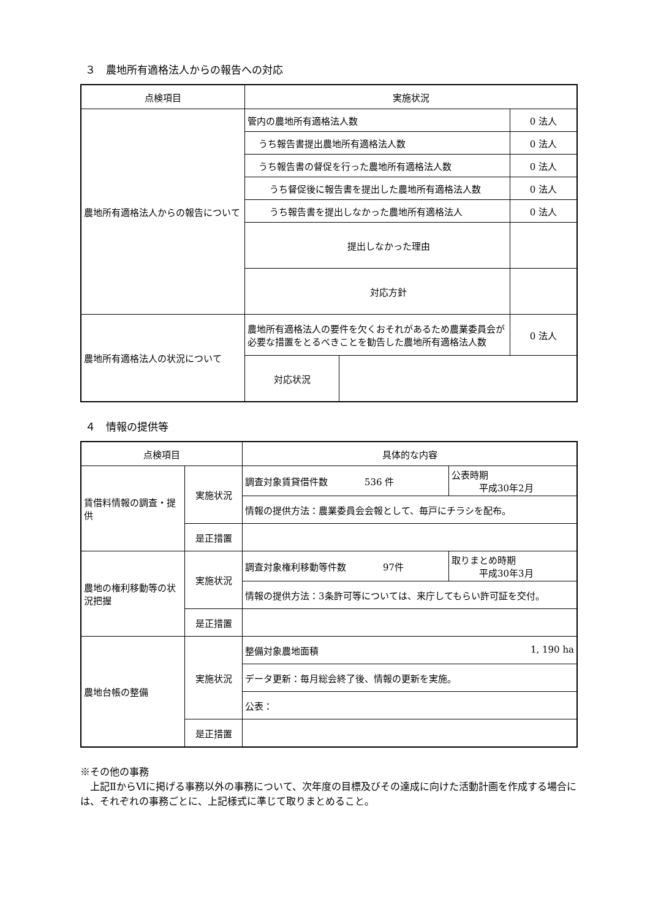３　農地所有適格法人からの報告への対応
| 点検項目 | 実施状況 | | | |
| --- | --- | --- | --- | --- |
| 農地所有適格法人からの報告について | 管内の農地所有適格法人数 | | | 0 法人 |
| | うち報告書提出農地所有適格法人数 | | | 0 法人 |
| | うち報告書の督促を行った農地所有適格法人数 | | | 0 法人 |
| | うち督促後に報告書を提出した農地所有適格法人数 | | | 0 法人 |
| | うち報告書を提出しなかった農地所有適格法人 | | | 0 法人 |
| | 提出しなかった理由 | | | |
| | 対応方針 | | | |
| 農地所有適格法人の状況について | 農地所有適格法人の要件を欠くおそれがあるため農業委員会が必要な措置をとるべきことを勧告した農地所有適格法人数 | | | 0 法人 |
| | 対応状況 | | | |
４　情報の提供等
| 点検項目 | | 具体的な内容 | |
| --- | --- | --- | --- |
| 賃借料情報の調査・提供 | 実施状況 | 調査対象賃貸借件数 536 件 | 公表時期 平成30年2月 |
| | | 情報の提供方法：農業委員会会報として、毎戸にチラシを配布。 | |
| | 是正措置 | | |
| 農地の権利移動等の状況把握 | 実施状況 | 調査対象権利移動等件数 97件 | 取りまとめ時期 平成30年3月 |
| | | 情報の提供方法：3条許可等については、来庁してもらい許可証を交付。 | |
| | 是正措置 | | |
| 農地台帳の整備 | 実施状況 | 整備対象農地面積 1, 190 ha | |
| | | データ更新：毎月総会終了後、情報の更新を実施。 | |
| | | 公表： | |
| | 是正措置 | | |
※その他の事務
　上記ⅡからⅥに掲げる事務以外の事務について、次年度の目標及びその達成に向けた活動計画を作成する場合には、それぞれの事務ごとに、上記様式に準じて取りまとめること。